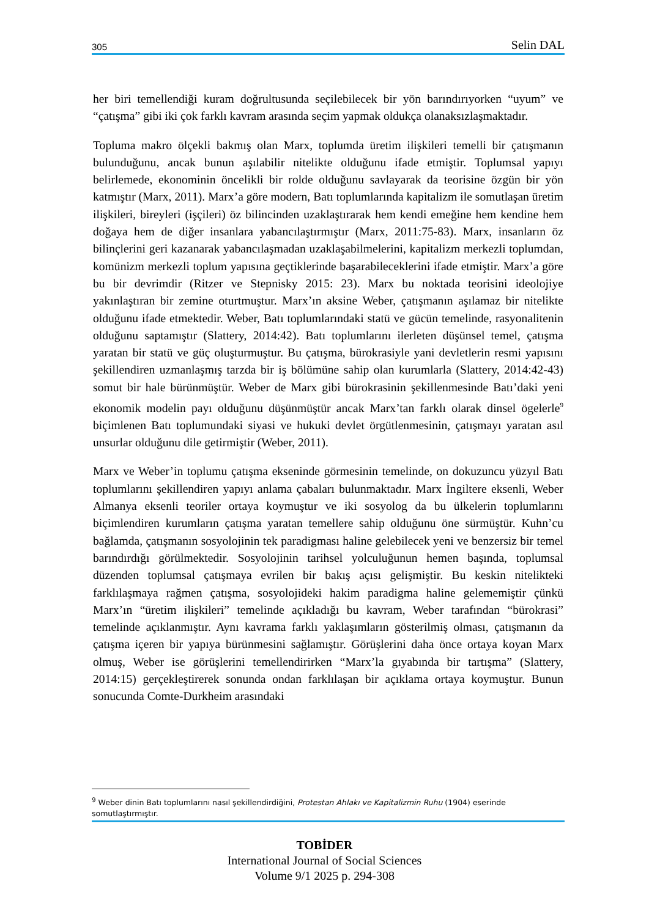305 Selin DAL
her biri temellendiği kuram doğrultusunda seçilebilecek bir yön barındırıyorken “uyum” ve “çatışma” gibi iki çok farklı kavram arasında seçim yapmak oldukça olanaksızlaşmaktadır.
Topluma makro ölçekli bakmış olan Marx, toplumda üretim ilişkileri temelli bir çatışmanın bulunduğunu, ancak bunun aşılabilir nitelikte olduğunu ifade etmiştir. Toplumsal yapıyı belirlemede, ekonominin öncelikli bir rolde olduğunu savlayarak da teorisine özgün bir yön katmıştır (Marx, 2011). Marx’a göre modern, Batı toplumlarında kapitalizm ile somutlaşan üretim ilişkileri, bireyleri (işçileri) öz bilincinden uzaklaştırarak hem kendi emeğine hem kendine hem doğaya hem de diğer insanlara yabancılaştırmıştır (Marx, 2011:75-83). Marx, insanların öz bilinçlerini geri kazanarak yabancılaşmadan uzaklaşabilmelerini, kapitalizm merkezli toplumdan, komünizm merkezli toplum yapısına geçtiklerinde başarabileceklerini ifade etmiştir. Marx’a göre bu bir devrimdir (Ritzer ve Stepnisky 2015: 23). Marx bu noktada teorisini ideolojiye yakınlaştıran bir zemine oturtmuştur. Marx’ın aksine Weber, çatışmanın aşılamaz bir nitelikte olduğunu ifade etmektedir. Weber, Batı toplumlarındaki statü ve gücün temelinde, rasyonalitenin olduğunu saptamıştır (Slattery, 2014:42). Batı toplumlarını ilerleten düşünsel temel, çatışma yaratan bir statü ve güç oluşturmuştur. Bu çatışma, bürokrasiyle yani devletlerin resmi yapısını şekillendiren uzmanlaşmış tarzda bir iş bölümüne sahip olan kurumlarla (Slattery, 2014:42-43) somut bir hale bürünmüştür. Weber de Marx gibi bürokrasinin şekillenmesinde Batı’daki yeni ekonomik modelin payı olduğunu düşünmüştür ancak Marx’tan farklı olarak dinsel ögelerle<sup>9</sup> biçimlenen Batı toplumundaki siyasi ve hukuki devlet örgütlenmesinin, çatışmayı yaratan asıl unsurlar olduğunu dile getirmiştir (Weber, 2011).
Marx ve Weber’in toplumu çatışma ekseninde görmesinin temelinde, on dokuzuncu yüzyıl Batı toplumlarını şekillendiren yapıyı anlama çabaları bulunmaktadır. Marx İngiltere eksenli, Weber Almanya eksenli teoriler ortaya koymuştur ve iki sosyolog da bu ülkelerin toplumlarını biçimlendiren kurumların çatışma yaratan temellere sahip olduğunu öne sürmüştür. Kuhn’cu bağlamda, çatışmanın sosyolojinin tek paradigması haline gelebilecek yeni ve benzersiz bir temel barındırdığı görülmektedir. Sosyolojinin tarihsel yolculuğunun hemen başında, toplumsal düzenden toplumsal çatışmaya evrilen bir bakış açısı gelişmiştir. Bu keskin nitelikteki farklılaşmaya rağmen çatışma, sosyolojideki hakim paradigma haline gelememiştir çünkü Marx’ın “üretim ilişkileri” temelinde açıkladığı bu kavram, Weber tarafından “bürokrasi” temelinde açıklanmıştır. Aynı kavrama farklı yaklaşımların gösterilmiş olması, çatışmanın da çatışma içeren bir yapıya bürünmesini sağlamıştır. Görüşlerini daha önce ortaya koyan Marx olmuş, Weber ise görüşlerini temellendirirken “Marx’la gıyabında bir tartışma” (Slattery, 2014:15) gerçekleştirerek sonunda ondan farklılaşan bir açıklama ortaya koymuştur. Bunun sonucunda Comte-Durkheim arasındaki
<sup>9</sup> Weber dinin Batı toplumlarını nasıl şekillendirdiğini, Protestan Ahlakı ve Kapitalizmin Ruhu (1904) eserinde somutlaştırmıştır.
TOBİDER
International Journal of Social Sciences
Volume 9/1 2025 p. 294-308